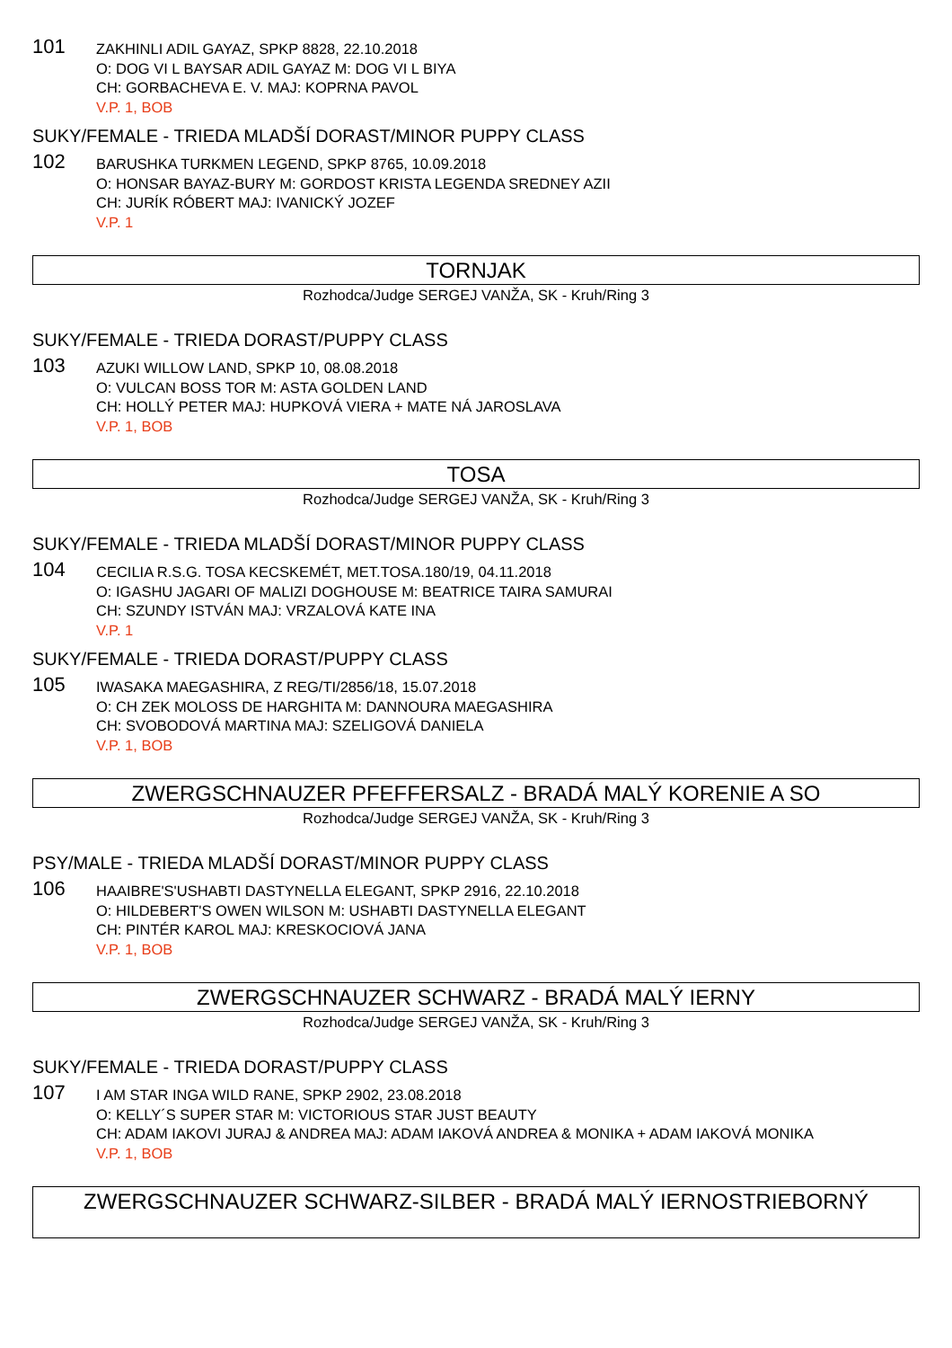101
ZAKHINLI ADIL GAYAZ, SPKP 8828, 22.10.2018
O: DOG VI L BAYSAR ADIL GAYAZ M: DOG VI L BIYA
CH: GORBACHEVA E. V. MAJ: KOPRNA PAVOL
V.P. 1, BOB
SUKY/FEMALE - TRIEDA MLADŠÍ DORAST/MINOR PUPPY CLASS
102
BARUSHKA TURKMEN LEGEND, SPKP 8765, 10.09.2018
O: HONSAR BAYAZ-BURY M: GORDOST KRISTA LEGENDA SREDNEY AZII
CH: JURÍK RÓBERT MAJ: IVANICKÝ JOZEF
V.P. 1
TORNJAK
Rozhodca/Judge SERGEJ VANŽA, SK - Kruh/Ring 3
SUKY/FEMALE - TRIEDA DORAST/PUPPY CLASS
103
AZUKI WILLOW LAND, SPKP 10, 08.08.2018
O: VULCAN BOSS TOR M: ASTA GOLDEN LAND
CH: HOLLÝ PETER MAJ: HUPKOVÁ VIERA + MATE NÁ JAROSLAVA
V.P. 1, BOB
TOSA
Rozhodca/Judge SERGEJ VANŽA, SK - Kruh/Ring 3
SUKY/FEMALE - TRIEDA MLADŠÍ DORAST/MINOR PUPPY CLASS
104
CECILIA R.S.G. TOSA KECSKEMÉT, MET.TOSA.180/19, 04.11.2018
O: IGASHU JAGARI OF MALIZI DOGHOUSE M: BEATRICE TAIRA SAMURAI
CH: SZUNDY ISTVÁN MAJ: VRZALOVÁ KATE INA
V.P. 1
SUKY/FEMALE - TRIEDA DORAST/PUPPY CLASS
105
IWASAKA MAEGASHIRA, Z REG/TI/2856/18, 15.07.2018
O: CH ZEK MOLOSS DE HARGHITA M: DANNOURA MAEGASHIRA
CH: SVOBODOVÁ MARTINA MAJ: SZELIGOVÁ DANIELA
V.P. 1, BOB
ZWERGSCHNAUZER PFEFFERSALZ - BRADÁ MALÝ KORENIE A SO
Rozhodca/Judge SERGEJ VANŽA, SK - Kruh/Ring 3
PSY/MALE - TRIEDA MLADŠÍ DORAST/MINOR PUPPY CLASS
106
HAAIBRE'S'USHABTI DASTYNELLA ELEGANT, SPKP 2916, 22.10.2018
O: HILDEBERT'S OWEN WILSON M: USHABTI DASTYNELLA ELEGANT
CH: PINTÉR KAROL MAJ: KRESKOCIOVÁ JANA
V.P. 1, BOB
ZWERGSCHNAUZER SCHWARZ - BRADÁ MALÝ IERNY
Rozhodca/Judge SERGEJ VANŽA, SK - Kruh/Ring 3
SUKY/FEMALE - TRIEDA DORAST/PUPPY CLASS
107
I AM STAR INGA WILD RANE, SPKP 2902, 23.08.2018
O: KELLY´S SUPER STAR M: VICTORIOUS STAR JUST BEAUTY
CH: ADAM IAKOVI JURAJ & ANDREA MAJ: ADAM IAKOVÁ ANDREA & MONIKA + ADAM IAKOVÁ MONIKA
V.P. 1, BOB
ZWERGSCHNAUZER SCHWARZ-SILBER - BRADÁ MALÝ IERNOSTRIEBORNÝ